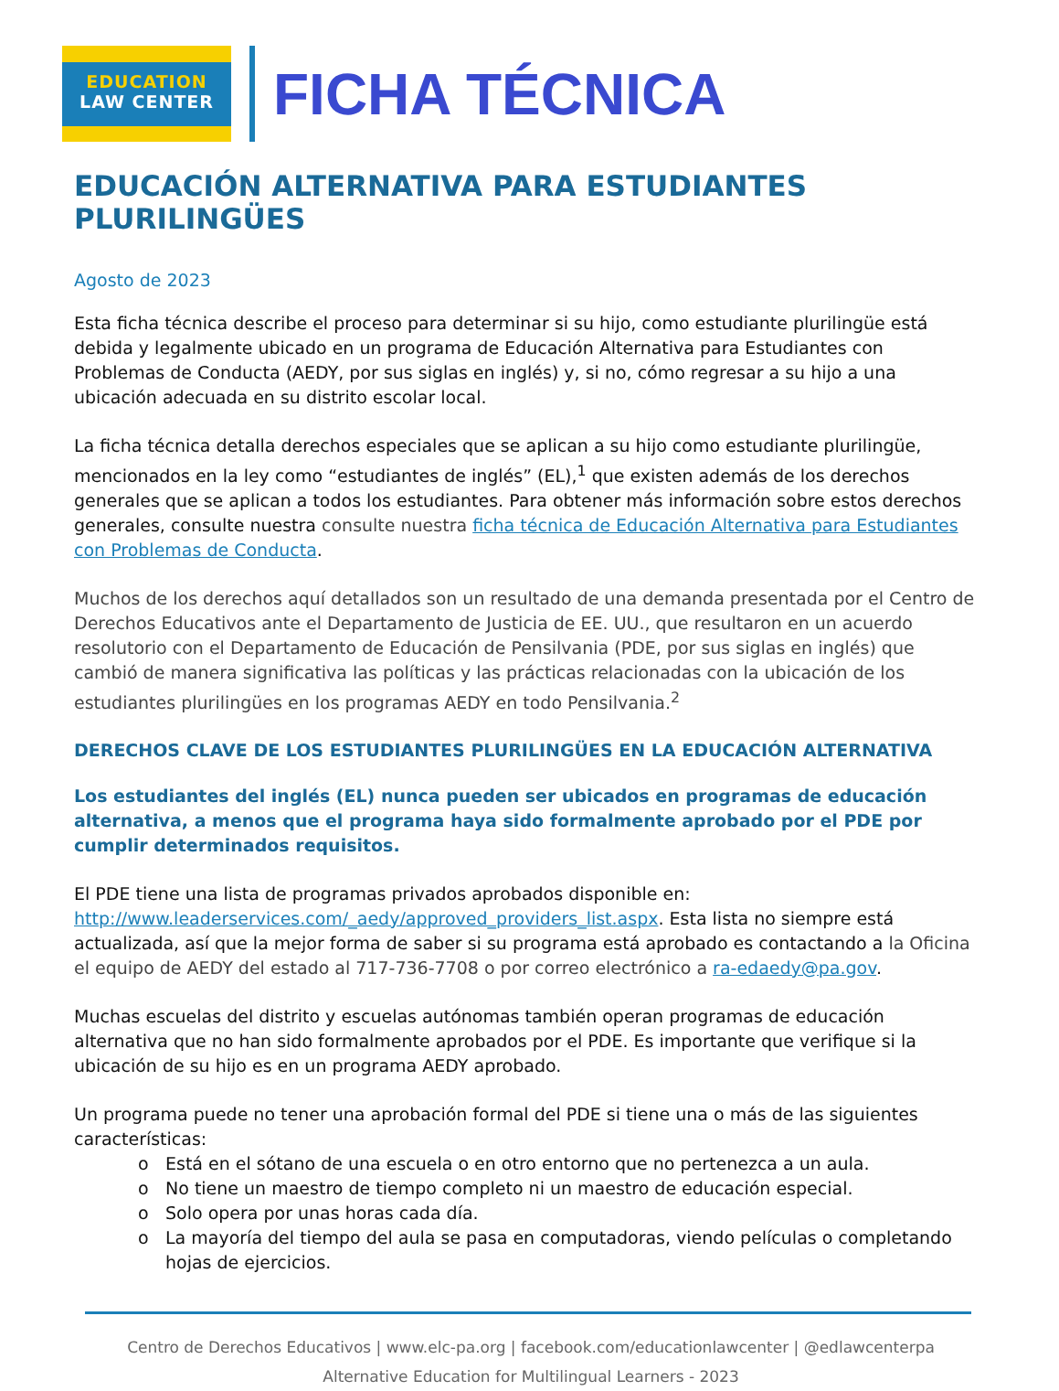EDUCATION
LAW CENTER
FICHA TÉCNICA
EDUCACIÓN ALTERNATIVA PARA ESTUDIANTES PLURILINGÜES
Agosto de 2023
Esta ficha técnica describe el proceso para determinar si su hijo, como estudiante plurilingüe está debida y legalmente ubicado en un programa de Educación Alternativa para Estudiantes con Problemas de Conducta (AEDY, por sus siglas en inglés) y, si no, cómo regresar a su hijo a una ubicación adecuada en su distrito escolar local.
La ficha técnica detalla derechos especiales que se aplican a su hijo como estudiante plurilingüe, mencionados en la ley como “estudiantes de inglés” (EL),<sup>1</sup> que existen además de los derechos generales que se aplican a todos los estudiantes. Para obtener más información sobre estos derechos generales, consulte nuestra consulte nuestra ficha técnica de Educación Alternativa para Estudiantes con Problemas de Conducta.
Muchos de los derechos aquí detallados son un resultado de una demanda presentada por el Centro de Derechos Educativos ante el Departamento de Justicia de EE. UU., que resultaron en un acuerdo resolutorio con el Departamento de Educación de Pensilvania (PDE, por sus siglas en inglés) que cambió de manera significativa las políticas y las prácticas relacionadas con la ubicación de los estudiantes plurilingües en los programas AEDY en todo Pensilvania.<sup>2</sup>
DERECHOS CLAVE DE LOS ESTUDIANTES PLURILINGÜES EN LA EDUCACIÓN ALTERNATIVA
Los estudiantes del inglés (EL) nunca pueden ser ubicados en programas de educación alternativa, a menos que el programa haya sido formalmente aprobado por el PDE por cumplir determinados requisitos.
El PDE tiene una lista de programas privados aprobados disponible en: http://www.leaderservices.com/_aedy/approved_providers_list.aspx. Esta lista no siempre está actualizada, así que la mejor forma de saber si su programa está aprobado es contactando a la Oficina el equipo de AEDY del estado al 717-736-7708 o por correo electrónico a ra-edaedy@pa.gov.
Muchas escuelas del distrito y escuelas autónomas también operan programas de educación alternativa que no han sido formalmente aprobados por el PDE. Es importante que verifique si la ubicación de su hijo es en un programa AEDY aprobado.
Un programa puede no tener una aprobación formal del PDE si tiene una o más de las siguientes características:
o Está en el sótano de una escuela o en otro entorno que no pertenezca a un aula.
o No tiene un maestro de tiempo completo ni un maestro de educación especial.
o Solo opera por unas horas cada día.
o La mayoría del tiempo del aula se pasa en computadoras, viendo películas o completando hojas de ejercicios.
Centro de Derechos Educativos | www.elc-pa.org | facebook.com/educationlawcenter | @edlawcenterpa
Alternative Education for Multilingual Learners - 2023